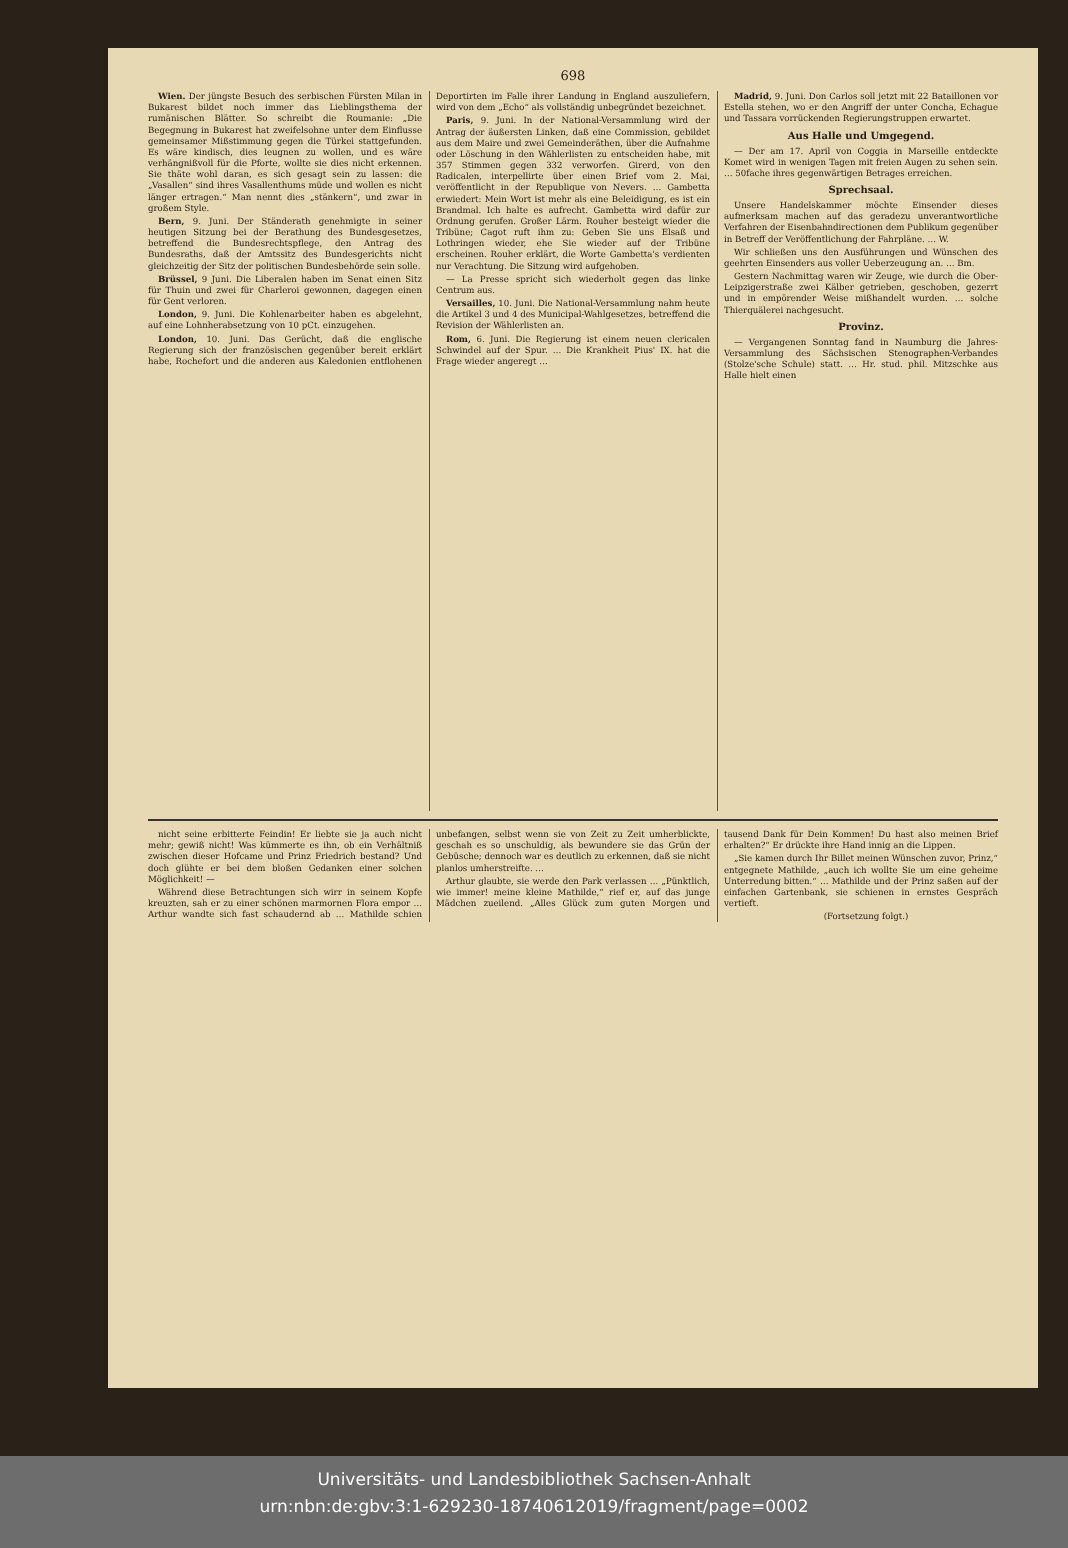698
Wien. Der jüngste Besuch des serbischen Fürsten Milan in Bukarest bildet noch immer das Lieblingsthema der rumänischen Blätter. So schreibt die Roumanie: „Die Begegnung in Bukarest hat zweifelsohne unter dem Einflusse gemeinsamer Mißstimmung gegen die Türkei stattgefunden. Es wäre kindisch, dies leugnen zu wollen, und es wäre verhängnißvoll für die Pforte, wollte sie dies nicht erkennen. Sie thäte wohl daran, es sich gesagt sein zu lassen: die „Vasallen“ sind ihres Vasallenthums müde und wollen es nicht länger ertragen.“ Man nennt dies „stänkern“, und zwar in großem Style.
Bern, 9. Juni. Der Ständerath genehmigte in seiner heutigen Sitzung bei der Berathung des Bundesgesetzes, betreffend die Bundesrechtspflege, den Antrag des Bundesraths, daß der Amtssitz des Bundesgerichts nicht gleichzeitig der Sitz der politischen Bundesbehörde sein solle.
Brüssel, 9 Juni. Die Liberalen haben im Senat einen Sitz für Thuin und zwei für Charleroi gewonnen, dagegen einen für Gent verloren.
London, 9. Juni. Die Kohlenarbeiter haben es abgelehnt, auf eine Lohnherabsetzung von 10 pCt. einzugehen.
London, 10. Juni. Das Gerücht, daß die englische Regierung sich der französischen gegenüber bereit erklärt habe, Rochefort und die anderen aus Kaledonien entflohenen Deportirten im Falle ihrer Landung in England auszuliefern, wird von dem „Echo“ als vollständig unbegründet bezeichnet.
Paris, 9. Juni. In der National-Versammlung wird der Antrag der äußersten Linken, daß eine Commission, gebildet aus dem Maire und zwei Gemeinderäthen, über die Aufnahme oder Löschung in den Wählerlisten zu entscheiden habe, mit 357 Stimmen gegen 332 verworfen. Girerd, von den Radicalen, interpellirte über einen Brief vom 2. Mai, veröffentlicht in der Republique von Nevers. … Gambetta erwiedert: Mein Wort ist mehr als eine Beleidigung, es ist ein Brandmal. Ich halte es aufrecht. Gambetta wird dafür zur Ordnung gerufen. Großer Lärm. Rouher besteigt wieder die Tribüne; Cagot ruft ihm zu: Geben Sie uns Elsaß und Lothringen wieder, ehe Sie wieder auf der Tribüne erscheinen. Rouher erklärt, die Worte Gambetta's verdienten nur Verachtung. Die Sitzung wird aufgehoben.
— La Presse spricht sich wiederholt gegen das linke Centrum aus.
Versailles, 10. Juni. Die National-Versammlung nahm heute die Artikel 3 und 4 des Municipal-Wahlgesetzes, betreffend die Revision der Wählerlisten an.
Rom, 6. Juni. Die Regierung ist einem neuen clericalen Schwindel auf der Spur. … Die Krankheit Pius' IX. hat die Frage wieder angeregt …
Madrid, 9. Juni. Don Carlos soll jetzt mit 22 Bataillonen vor Estella stehen, wo er den Angriff der unter Concha, Echague und Tassara vorrückenden Regierungstruppen erwartet.
Aus Halle und Umgegend.
— Der am 17. April von Coggia in Marseille entdeckte Komet wird in wenigen Tagen mit freien Augen zu sehen sein. … 50fache ihres gegenwärtigen Betrages erreichen.
Sprechsaal.
Unsere Handelskammer möchte Einsender dieses aufmerksam machen auf das geradezu unverantwortliche Verfahren der Eisenbahndirectionen dem Publikum gegenüber in Betreff der Veröffentlichung der Fahrpläne. … W.
Wir schließen uns den Ausführungen und Wünschen des geehrten Einsenders aus voller Ueberzeugung an. … Bm.
Gestern Nachmittag waren wir Zeuge, wie durch die Ober-Leipzigerstraße zwei Kälber getrieben, geschoben, gezerrt und in empörender Weise mißhandelt wurden. … solche Thierquälerei nachgesucht.
Provinz.
— Vergangenen Sonntag fand in Naumburg die Jahres-Versammlung des Sächsischen Stenographen-Verbandes (Stolze'sche Schule) statt. … Hr. stud. phil. Mitzschke aus Halle hielt einen
nicht seine erbitterte Feindin! Er liebte sie ja auch nicht mehr; gewiß nicht! Was kümmerte es ihn, ob ein Verhältniß zwischen dieser Hofcame und Prinz Friedrich bestand? Und doch glühte er bei dem bloßen Gedanken einer solchen Möglichkeit! —
Während diese Betrachtungen sich wirr in seinem Kopfe kreuzten, sah er zu einer schönen marmornen Flora empor … Arthur wandte sich fast schaudernd ab … Mathilde schien unbefangen, selbst wenn sie von Zeit zu Zeit umherblickte, geschah es so unschuldig, als bewundere sie das Grün der Gebüsche; dennoch war es deutlich zu erkennen, daß sie nicht planlos umherstreifte. …
Arthur glaubte, sie werde den Park verlassen … „Pünktlich, wie immer! meine kleine Mathilde,“ rief er, auf das junge Mädchen zueilend. „Alles Glück zum guten Morgen und tausend Dank für Dein Kommen! Du hast also meinen Brief erhalten?“ Er drückte ihre Hand innig an die Lippen.
„Sie kamen durch Ihr Billet meinen Wünschen zuvor, Prinz,“ entgegnete Mathilde, „auch ich wollte Sie um eine geheime Unterredung bitten.“ … Mathilde und der Prinz saßen auf der einfachen Gartenbank, sie schienen in ernstes Gespräch vertieft.
(Fortsetzung folgt.)
Universitäts- und Landesbibliothek Sachsen-Anhalt
urn:nbn:de:gbv:3:1-629230-18740612019/fragment/page=0002